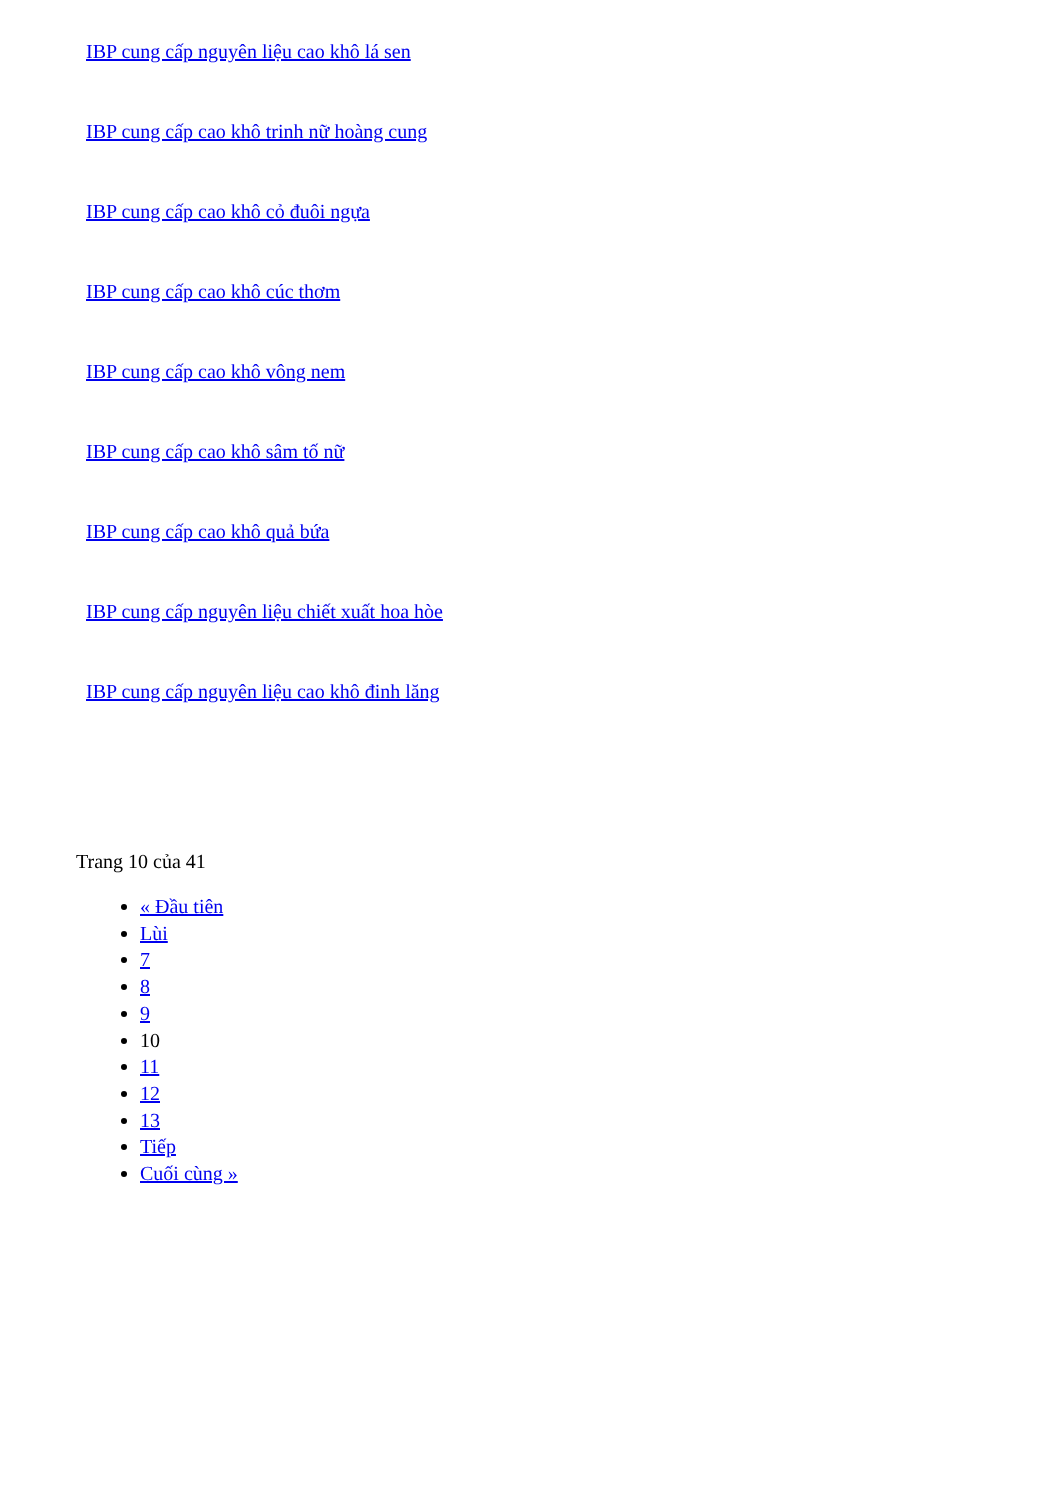IBP cung cấp nguyên liệu cao khô lá sen
IBP cung cấp cao khô trinh nữ hoàng cung
IBP cung cấp cao khô cỏ đuôi ngựa
IBP cung cấp cao khô cúc thơm
IBP cung cấp cao khô vông nem
IBP cung cấp cao khô sâm tố nữ
IBP cung cấp cao khô quả bứa
IBP cung cấp nguyên liệu chiết xuất hoa hòe
IBP cung cấp nguyên liệu cao khô đinh lăng
Trang 10 của 41
« Đầu tiên
Lùi
7
8
9
10
11
12
13
Tiếp
Cuối cùng »